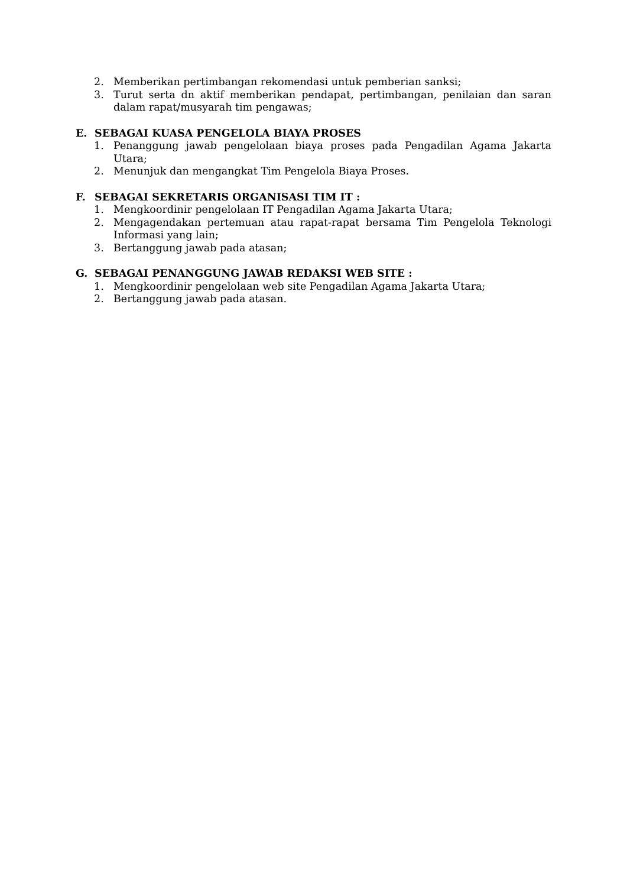2. Memberikan pertimbangan rekomendasi untuk pemberian sanksi;
3. Turut serta dn aktif memberikan pendapat, pertimbangan, penilaian dan saran dalam rapat/musyarah tim pengawas;
E. SEBAGAI KUASA PENGELOLA BIAYA PROSES
1. Penanggung jawab pengelolaan biaya proses pada Pengadilan Agama Jakarta Utara;
2. Menunjuk dan mengangkat Tim Pengelola Biaya Proses.
F. SEBAGAI SEKRETARIS ORGANISASI TIM IT :
1. Mengkoordinir pengelolaan IT Pengadilan Agama Jakarta Utara;
2. Mengagendakan pertemuan atau rapat-rapat bersama Tim Pengelola Teknologi Informasi yang lain;
3. Bertanggung jawab pada atasan;
G. SEBAGAI PENANGGUNG JAWAB REDAKSI WEB SITE :
1. Mengkoordinir pengelolaan web site Pengadilan Agama Jakarta Utara;
2. Bertanggung jawab pada atasan.